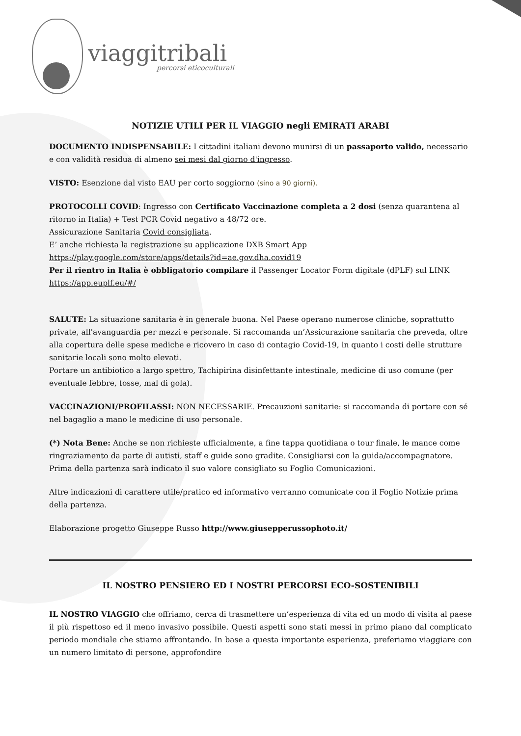viaggitribali
percorsi eticoculturali
NOTIZIE UTILI PER IL VIAGGIO negli EMIRATI ARABI
DOCUMENTO INDISPENSABILE: I cittadini italiani devono munirsi di un passaporto valido, necessario e con validità residua di almeno sei mesi dal giorno d'ingresso.
VISTO: Esenzione dal visto EAU per corto soggiorno (sino a 90 giorni).
PROTOCOLLI COVID: Ingresso con Certificato Vaccinazione completa a 2 dosi (senza quarantena al ritorno in Italia) + Test PCR Covid negativo a 48/72 ore.
Assicurazione Sanitaria Covid consigliata.
E’ anche richiesta la registrazione su applicazione DXB Smart App
https://play.google.com/store/apps/details?id=ae.gov.dha.covid19
Per il rientro in Italia è obbligatorio compilare il Passenger Locator Form digitale (dPLF) sul LINK https://app.euplf.eu/#/
SALUTE: La situazione sanitaria è in generale buona. Nel Paese operano numerose cliniche, soprattutto private, all'avanguardia per mezzi e personale. Si raccomanda un’Assicurazione sanitaria che preveda, oltre alla copertura delle spese mediche e ricovero in caso di contagio Covid-19, in quanto i costi delle strutture sanitarie locali sono molto elevati.
Portare un antibiotico a largo spettro, Tachipirina disinfettante intestinale, medicine di uso comune (per eventuale febbre, tosse, mal di gola).
VACCINAZIONI/PROFILASSI: NON NECESSARIE. Precauzioni sanitarie: si raccomanda di portare con sé nel bagaglio a mano le medicine di uso personale.
(*) Nota Bene: Anche se non richieste ufficialmente, a fine tappa quotidiana o tour finale, le mance come ringraziamento da parte di autisti, staff e guide sono gradite. Consigliarsi con la guida/accompagnatore. Prima della partenza sarà indicato il suo valore consigliato su Foglio Comunicazioni.
Altre indicazioni di carattere utile/pratico ed informativo verranno comunicate con il Foglio Notizie prima della partenza.
Elaborazione progetto Giuseppe Russo http://www.giusepperussophoto.it/
IL NOSTRO PENSIERO ED I NOSTRI PERCORSI ECO-SOSTENIBILI
IL NOSTRO VIAGGIO che offriamo, cerca di trasmettere un’esperienza di vita ed un modo di visita al paese il più rispettoso ed il meno invasivo possibile. Questi aspetti sono stati messi in primo piano dal complicato periodo mondiale che stiamo affrontando. In base a questa importante esperienza, preferiamo viaggiare con un numero limitato di persone, approfondire